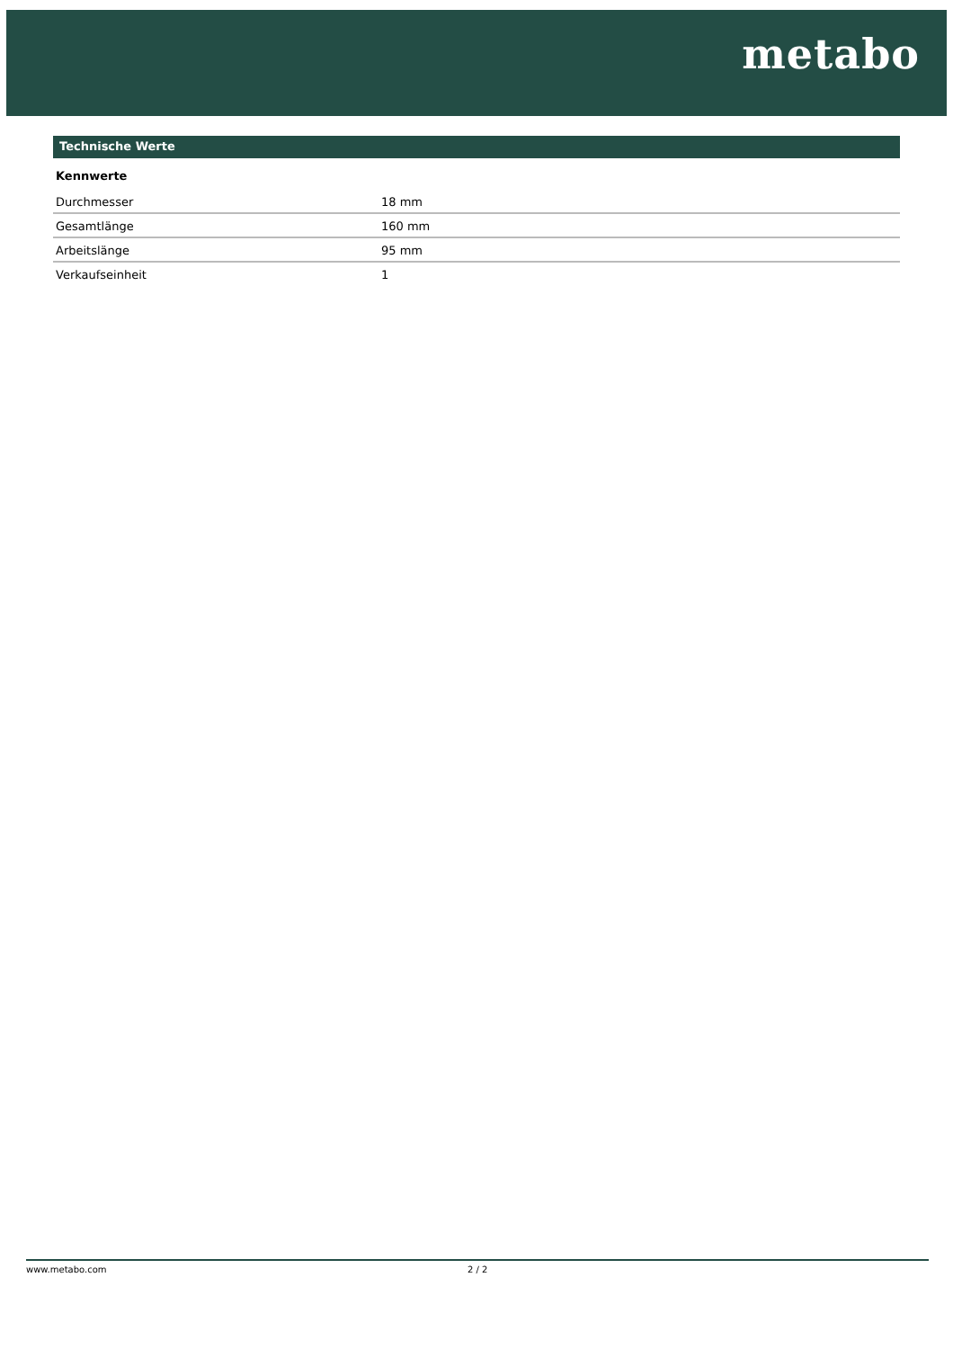metabo
Technische Werte
Kennwerte
| Durchmesser | 18 mm |
| Gesamtlänge | 160 mm |
| Arbeitslänge | 95 mm |
| Verkaufseinheit | 1 |
www.metabo.com 2 / 2